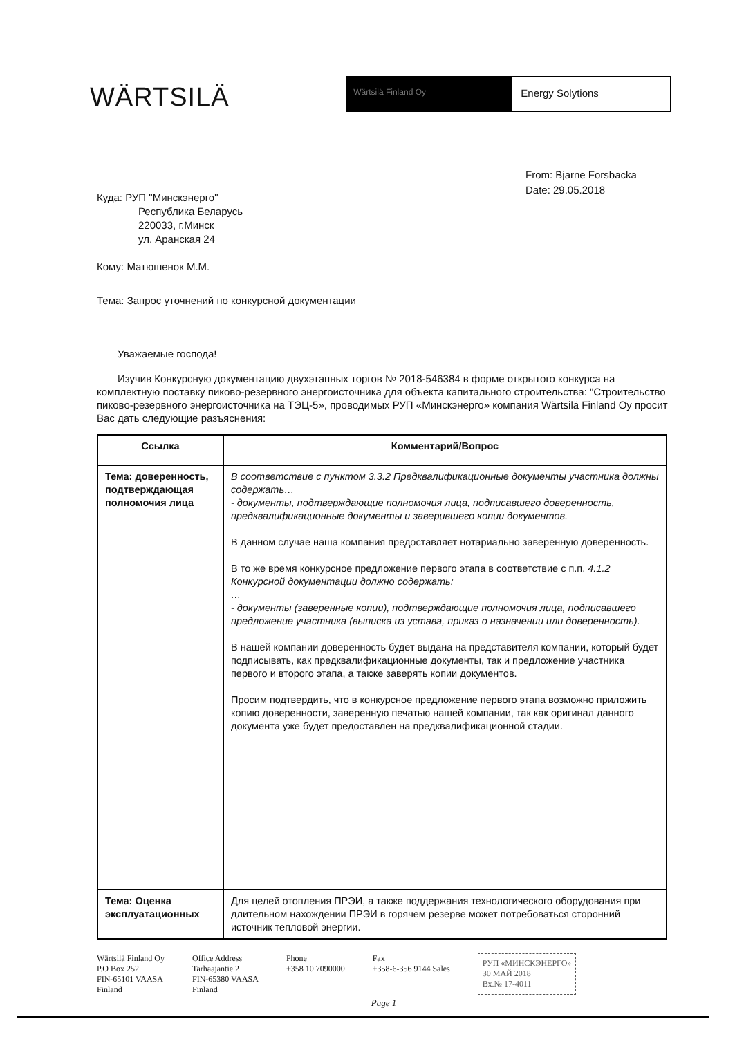WÄRTSILÄ
Wärtsilä Finland Oy
Energy Solytions
From: Bjarne Forsbacka
Date: 29.05.2018
Куда: РУП "Минскэнерго"
Республика Беларусь
220033, г.Минск
ул. Аранская 24
Кому: Матюшенок М.М.
Тема: Запрос уточнений по конкурсной документации
Уважаемые господа!
Изучив Конкурсную документацию двухэтапных торгов № 2018-546384 в форме открытого конкурса на комплектную поставку пиково-резервного энергоисточника для объекта капитального строительства: "Строительство пиково-резервного энергоисточника на ТЭЦ-5», проводимых РУП «Минскэнерго» компания Wärtsilä Finland Oy просит Вас дать следующие разъяснения:
| Ссылка | Комментарий/Вопрос |
| --- | --- |
| Тема: доверенность, подтверждающая полномочия лица | В соответствие с пунктом 3.3.2 Предквалификационные документы участника должны содержать… - документы, подтверждающие полномочия лица, подписавшего доверенность, предквалификационные документы и заверившего копии документов. В данном случае наша компания предоставляет нотариально заверенную доверенность. В то же время конкурсное предложение первого этапа в соответствие с п.п. 4.1.2 Конкурсной документации должно содержать: … - документы (заверенные копии), подтверждающие полномочия лица, подписавшего предложение участника (выписка из устава, приказ о назначении или доверенность). В нашей компании доверенность будет выдана на представителя компании, который будет подписывать, как предквалификационные документы, так и предложение участника первого и второго этапа, а также заверять копии документов. Просим подтвердить, что в конкурсное предложение первого этапа возможно приложить копию доверенности, заверенную печатью нашей компании, так как оригинал данного документа уже будет предоставлен на предквалификационной стадии. |
| Тема: Оценка эксплуатационных | Для целей отопления ПРЭИ, а также поддержания технологического оборудования при длительном нахождении ПРЭИ в горячем резерве может потребоваться сторонний источник тепловой энергии. |
Wärtsilä Finland Oy
P.O Box 252
FIN-65101 VAASA
Finland
Office Address
Tarhaajantie 2
FIN-65380 VAASA
Finland
Phone
+358 10 7090000
Fax
+358-6-356 9144 Sales
РУП «МИНСКЭНЕРГО»
30 МАЙ 2018
Вх.№ 17-4011
Page 1